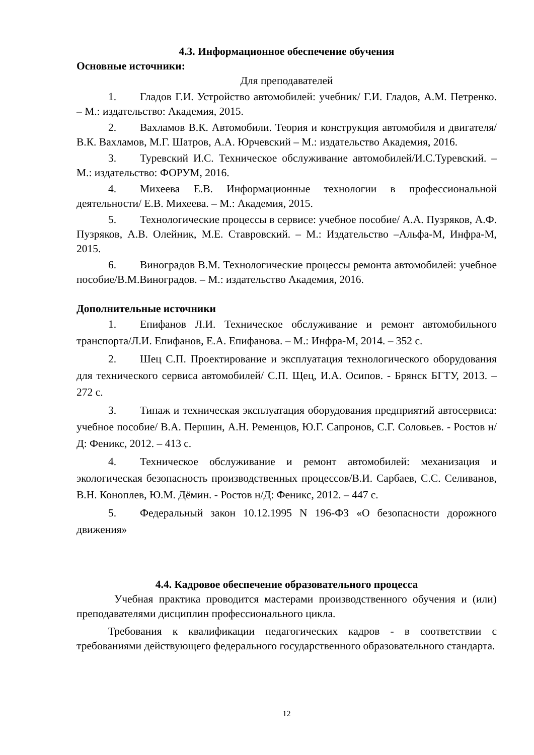4.3. Информационное обеспечение обучения
Основные источники:
Для преподавателей
1. Гладов Г.И. Устройство автомобилей: учебник/ Г.И. Гладов, А.М. Петренко. – М.: издательство: Академия, 2015.
2. Вахламов В.К. Автомобили. Теория и конструкция автомобиля и двигателя/В.К. Вахламов, М.Г. Шатров, А.А. Юрчевский – М.: издательство Академия, 2016.
3. Туревский И.С. Техническое обслуживание автомобилей/И.С.Туревский. – М.: издательство: ФОРУМ, 2016.
4. Михеева Е.В. Информационные технологии в профессиональной деятельности/ Е.В. Михеева. – М.: Академия, 2015.
5. Технологические процессы в сервисе: учебное пособие/ А.А. Пузряков, А.Ф. Пузряков, А.В. Олейник, М.Е. Ставровский. – М.: Издательство –Альфа-М, Инфра-М, 2015.
6. Виноградов В.М. Технологические процессы ремонта автомобилей: учебное пособие/В.М.Виноградов. – М.: издательство Академия, 2016.
Дополнительные источники
1. Епифанов Л.И. Техническое обслуживание и ремонт автомобильного транспорта/Л.И. Епифанов, Е.А. Епифанова. – М.: Инфра-М, 2014. – 352 с.
2. Шец С.П. Проектирование и эксплуатация технологического оборудования для технического сервиса автомобилей/ С.П. Щец, И.А. Осипов. - Брянск БГТУ, 2013. – 272 с.
3. Типаж и техническая эксплуатация оборудования предприятий автосервиса: учебное пособие/ В.А. Першин, А.Н. Ременцов, Ю.Г. Сапронов, С.Г. Соловьев. - Ростов н/Д: Феникс, 2012. – 413 с.
4. Техническое обслуживание и ремонт автомобилей: механизация и экологическая безопасность производственных процессов/В.И. Сарбаев, С.С. Селиванов, В.Н. Коноплев, Ю.М. Дёмин. - Ростов н/Д: Феникс, 2012. – 447 с.
5. Федеральный закон 10.12.1995 N 196-ФЗ «О безопасности дорожного движения»
4.4. Кадровое обеспечение образовательного процесса
Учебная практика проводится мастерами производственного обучения и (или) преподавателями дисциплин профессионального цикла.
Требования к квалификации педагогических кадров - в соответствии с требованиями действующего федерального государственного образовательного стандарта.
12